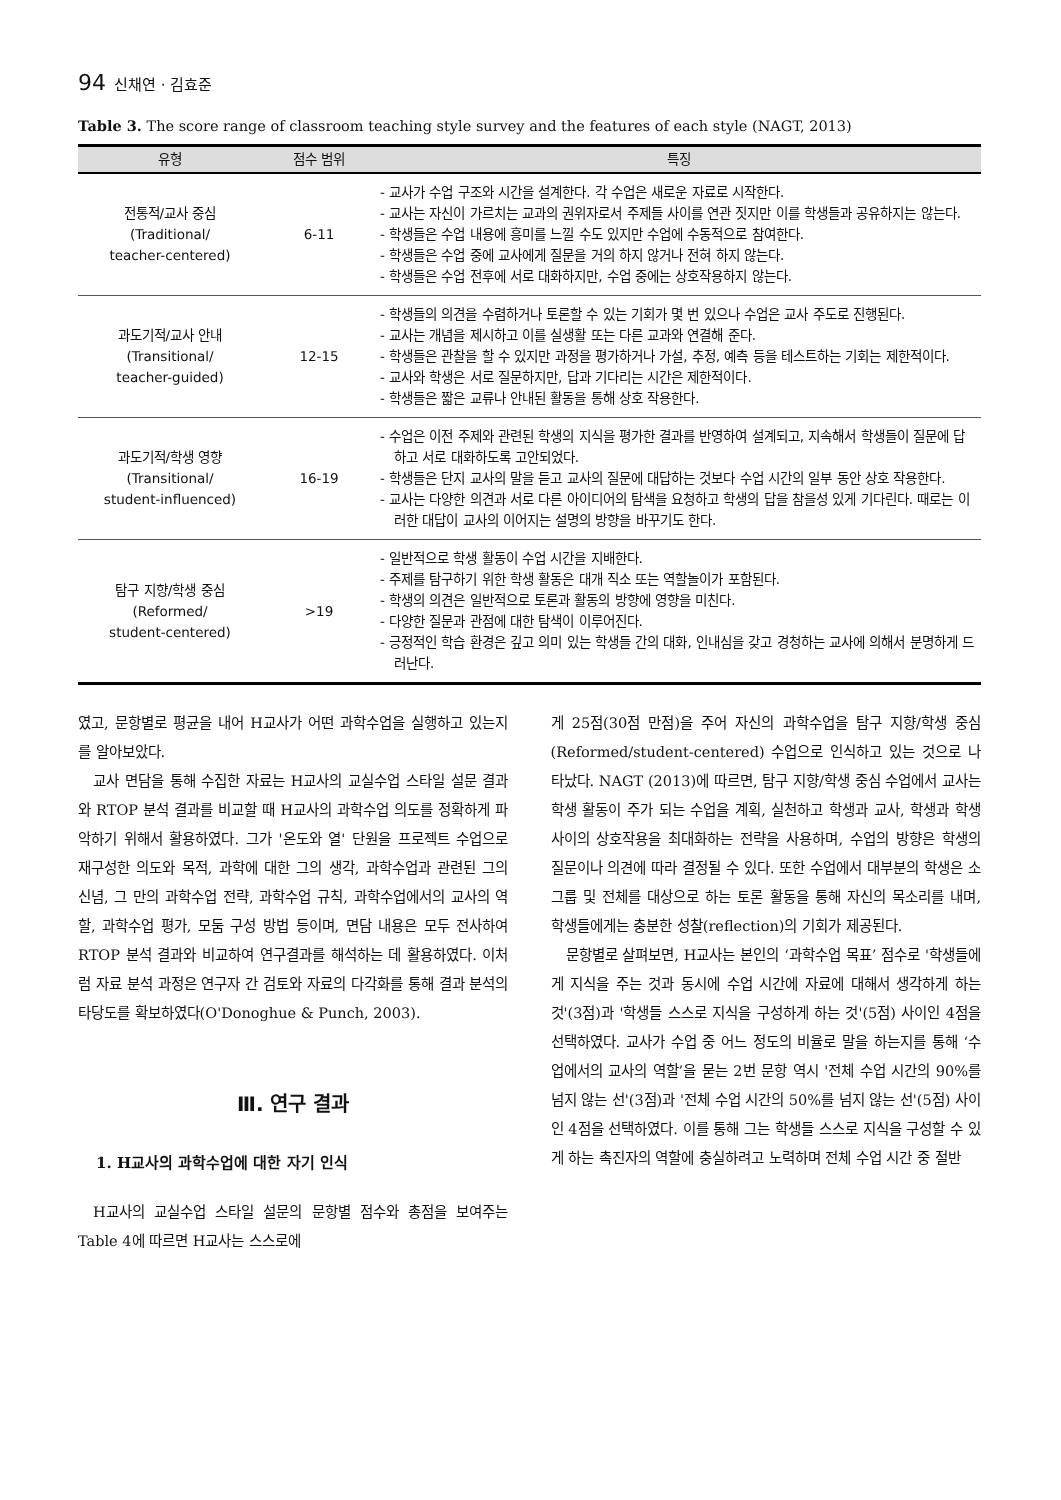94 신채연 · 김효준
Table 3. The score range of classroom teaching style survey and the features of each style (NAGT, 2013)
| 유형 | 점수 범위 | 특징 |
| --- | --- | --- |
| 전통적/교사 중심 (Traditional/ teacher-centered) | 6-11 | - 교사가 수업 구조와 시간을 설계한다. 각 수업은 새로운 자료로 시작한다. - 교사는 자신이 가르치는 교과의 권위자로서 주제들 사이를 연관 짓지만 이를 학생들과 공유하지는 않는다. - 학생들은 수업 내용에 흥미를 느낄 수도 있지만 수업에 수동적으로 참여한다. - 학생들은 수업 중에 교사에게 질문을 거의 하지 않거나 전혀 하지 않는다. - 학생들은 수업 전후에 서로 대화하지만, 수업 중에는 상호작용하지 않는다. |
| 과도기적/교사 안내 (Transitional/ teacher-guided) | 12-15 | - 학생들의 의견을 수렴하거나 토론할 수 있는 기회가 몇 번 있으나 수업은 교사 주도로 진행된다. - 교사는 개념을 제시하고 이를 실생활 또는 다른 교과와 연결해 준다. - 학생들은 관찰을 할 수 있지만 과정을 평가하거나 가설, 추정, 예측 등을 테스트하는 기회는 제한적이다. - 교사와 학생은 서로 질문하지만, 답과 기다리는 시간은 제한적이다. - 학생들은 짧은 교류나 안내된 활동을 통해 상호 작용한다. |
| 과도기적/학생 영향 (Transitional/ student-influenced) | 16-19 | - 수업은 이전 주제와 관련된 학생의 지식을 평가한 결과를 반영하여 설계되고, 지속해서 학생들이 질문에 답하고 서로 대화하도록 고안되었다. - 학생들은 단지 교사의 말을 듣고 교사의 질문에 대답하는 것보다 수업 시간의 일부 동안 상호 작용한다. - 교사는 다양한 의견과 서로 다른 아이디어의 탐색을 요청하고 학생의 답을 참을성 있게 기다린다. 때로는 이러한 대답이 교사의 이어지는 설명의 방향을 바꾸기도 한다. |
| 탐구 지향/학생 중심 (Reformed/ student-centered) | >19 | - 일반적으로 학생 활동이 수업 시간을 지배한다. - 주제를 탐구하기 위한 학생 활동은 대개 직소 또는 역할놀이가 포함된다. - 학생의 의견은 일반적으로 토론과 활동의 방향에 영향을 미친다. - 다양한 질문과 관점에 대한 탐색이 이루어진다. - 긍정적인 학습 환경은 깊고 의미 있는 학생들 간의 대화, 인내심을 갖고 경청하는 교사에 의해서 분명하게 드러난다. |
였고, 문항별로 평균을 내어 H교사가 어떤 과학수업을 실행하고 있는지를 알아보았다.
교사 면담을 통해 수집한 자료는 H교사의 교실수업 스타일 설문 결과와 RTOP 분석 결과를 비교할 때 H교사의 과학수업 의도를 정확하게 파악하기 위해서 활용하였다. 그가 '온도와 열' 단원을 프로젝트 수업으로 재구성한 의도와 목적, 과학에 대한 그의 생각, 과학수업과 관련된 그의 신념, 그 만의 과학수업 전략, 과학수업 규칙, 과학수업에서의 교사의 역할, 과학수업 평가, 모둠 구성 방법 등이며, 면담 내용은 모두 전사하여 RTOP 분석 결과와 비교하여 연구결과를 해석하는 데 활용하였다. 이처럼 자료 분석 과정은 연구자 간 검토와 자료의 다각화를 통해 결과 분석의 타당도를 확보하였다(O'Donoghue & Punch, 2003).
Ⅲ. 연구 결과
1. H교사의 과학수업에 대한 자기 인식
H교사의 교실수업 스타일 설문의 문항별 점수와 총점을 보여주는 Table 4에 따르면 H교사는 스스로에
게 25점(30점 만점)을 주어 자신의 과학수업을 탐구 지향/학생 중심(Reformed/student-centered) 수업으로 인식하고 있는 것으로 나타났다. NAGT (2013)에 따르면, 탐구 지향/학생 중심 수업에서 교사는 학생 활동이 주가 되는 수업을 계획, 실천하고 학생과 교사, 학생과 학생 사이의 상호작용을 최대화하는 전략을 사용하며, 수업의 방향은 학생의 질문이나 의견에 따라 결정될 수 있다. 또한 수업에서 대부분의 학생은 소그룹 및 전체를 대상으로 하는 토론 활동을 통해 자신의 목소리를 내며, 학생들에게는 충분한 성찰(reflection)의 기회가 제공된다.
문항별로 살펴보면, H교사는 본인의 ‘과학수업 목표’ 점수로 '학생들에게 지식을 주는 것과 동시에 수업 시간에 자료에 대해서 생각하게 하는 것'(3점)과 '학생들 스스로 지식을 구성하게 하는 것'(5점) 사이인 4점을 선택하였다. 교사가 수업 중 어느 정도의 비율로 말을 하는지를 통해 ‘수업에서의 교사의 역할’을 묻는 2번 문항 역시 '전체 수업 시간의 90%를 넘지 않는 선'(3점)과 '전체 수업 시간의 50%를 넘지 않는 선'(5점) 사이인 4점을 선택하였다. 이를 통해 그는 학생들 스스로 지식을 구성할 수 있게 하는 촉진자의 역할에 충실하려고 노력하며 전체 수업 시간 중 절반